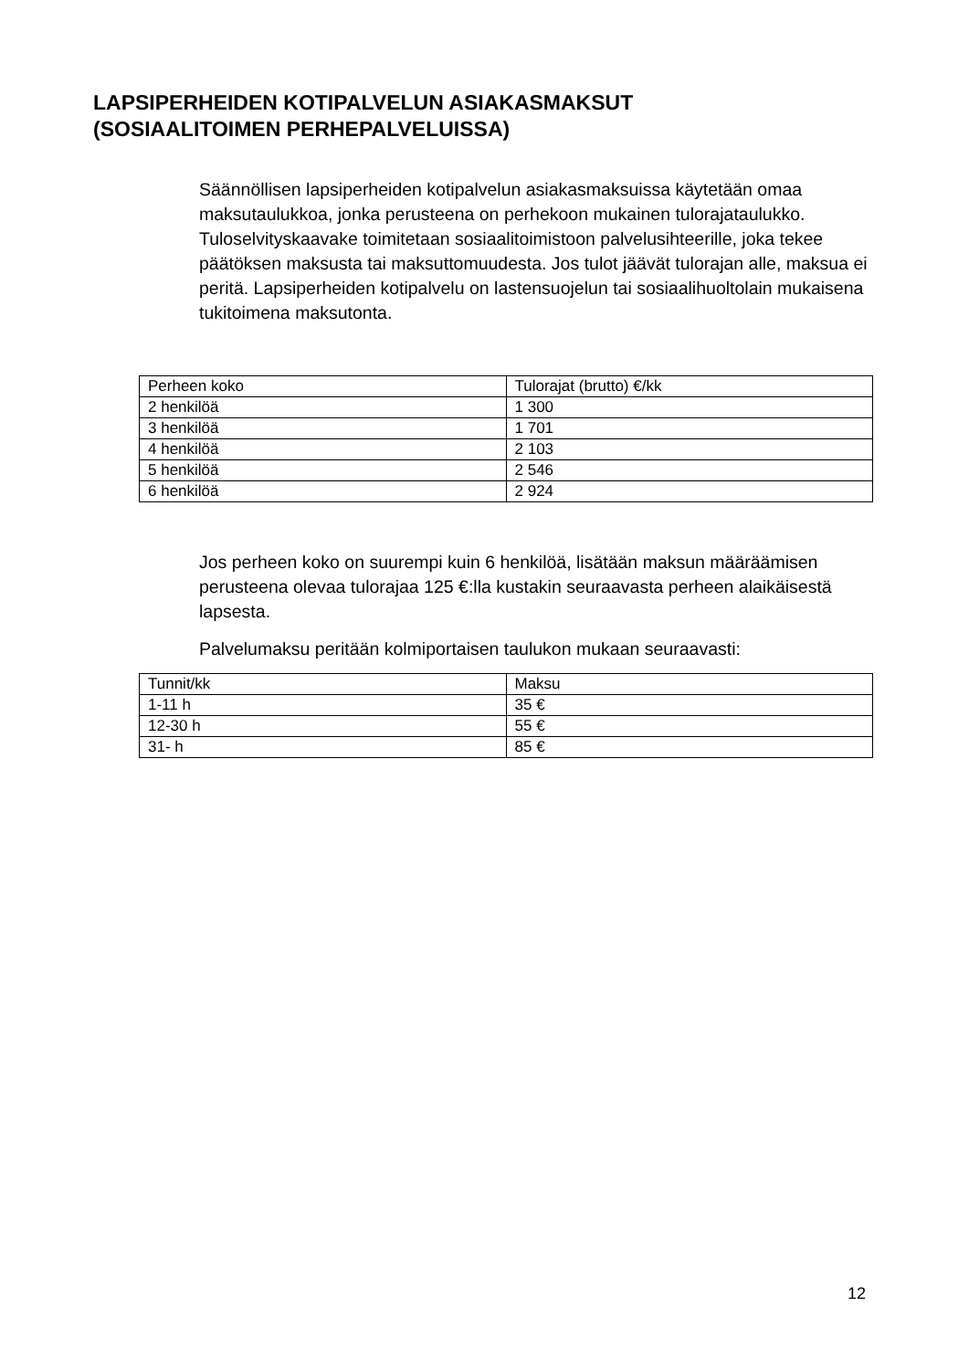LAPSIPERHEIDEN KOTIPALVELUN ASIAKASMAKSUT
(SOSIAALITOIMEN PERHEPALVELUISSA)
Säännöllisen lapsiperheiden kotipalvelun asiakasmaksuissa käytetään omaa maksutaulukkoa, jonka perusteena on perhekoon mukainen tulorajataulukko. Tuloselvityskaavake toimitetaan sosiaalitoimistoon palvelusihteerille, joka tekee päätöksen maksusta tai maksuttomuudesta. Jos tulot jäävät tulorajan alle, maksua ei peritä. Lapsiperheiden kotipalvelu on lastensuojelun tai sosiaalihuoltolain mukaisena tukitoimena maksutonta.
| Perheen koko | Tulorajat (brutto) €/kk |
| --- | --- |
| 2 henkilöä | 1 300 |
| 3 henkilöä | 1 701 |
| 4 henkilöä | 2 103 |
| 5 henkilöä | 2 546 |
| 6 henkilöä | 2 924 |
Jos perheen koko on suurempi kuin 6 henkilöä, lisätään maksun määräämisen perusteena olevaa tulorajaa 125 €:lla kustakin seuraavasta perheen alaikäisestä lapsesta.
Palvelumaksu peritään kolmiportaisen taulukon mukaan seuraavasti:
| Tunnit/kk | Maksu |
| --- | --- |
| 1-11 h | 35 € |
| 12-30 h | 55 € |
| 31- h | 85 € |
12